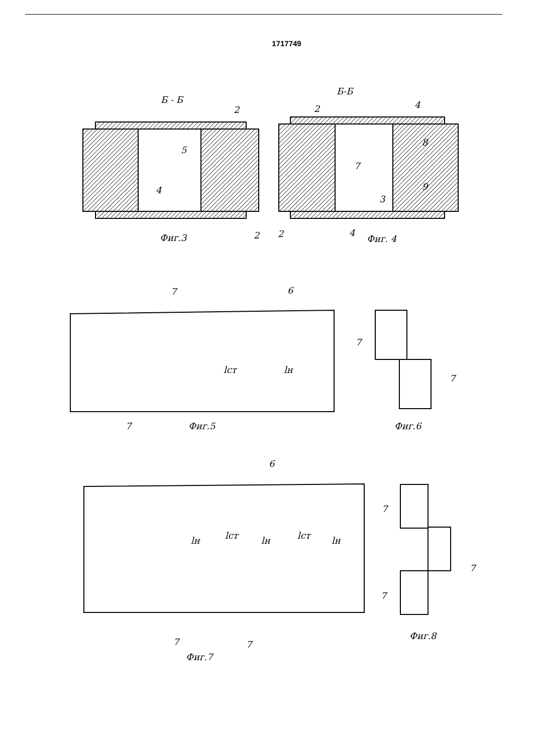1717749
Б - Б
Б-Б
2
5
4
2
Фиг.3
2
4
8
7
9
3
2
4
Фиг. 4
7
6
lст
lн
7
Фиг.5
7
7
Фиг.6
6
lн
lст
lн
lст
lн
7
7
Фиг.7
7
7
7
Фиг.8